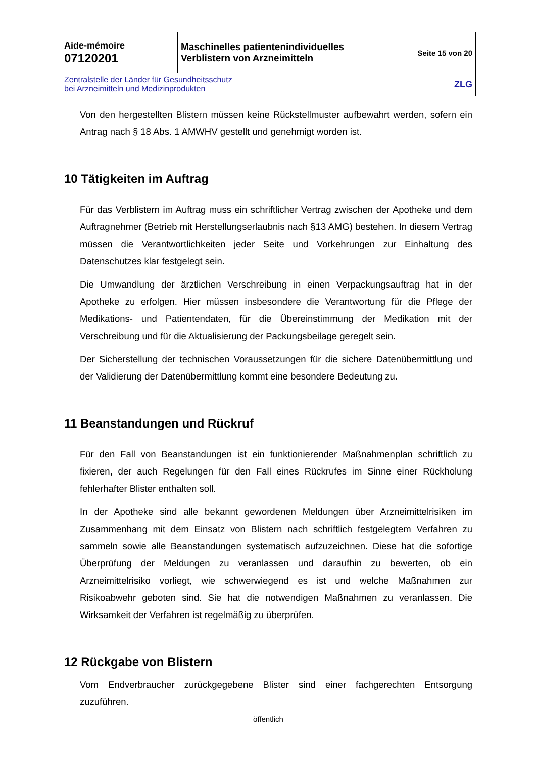| Aide-mémoire 07120201 | Maschinelles patientenindividuelles Verblistern von Arzneimitteln | Seite 15 von 20 |
| Zentralstelle der Länder für Gesundheitsschutz bei Arzneimitteln und Medizinprodukten | | ZLG |
Von den hergestellten Blistern müssen keine Rückstellmuster aufbewahrt werden, sofern ein Antrag nach § 18 Abs. 1 AMWHV gestellt und genehmigt worden ist.
10 Tätigkeiten im Auftrag
Für das Verblistern im Auftrag muss ein schriftlicher Vertrag zwischen der Apotheke und dem Auftragnehmer (Betrieb mit Herstellungserlaubnis nach §13 AMG) bestehen. In diesem Vertrag müssen die Verantwortlichkeiten jeder Seite und Vorkehrungen zur Einhaltung des Datenschutzes klar festgelegt sein.
Die Umwandlung der ärztlichen Verschreibung in einen Verpackungsauftrag hat in der Apotheke zu erfolgen. Hier müssen insbesondere die Verantwortung für die Pflege der Medikations- und Patientendaten, für die Übereinstimmung der Medikation mit der Verschreibung und für die Aktualisierung der Packungsbeilage geregelt sein.
Der Sicherstellung der technischen Voraussetzungen für die sichere Datenübermittlung und der Validierung der Datenübermittlung kommt eine besondere Bedeutung zu.
11 Beanstandungen und Rückruf
Für den Fall von Beanstandungen ist ein funktionierender Maßnahmenplan schriftlich zu fixieren, der auch Regelungen für den Fall eines Rückrufes im Sinne einer Rückholung fehlerhafter Blister enthalten soll.
In der Apotheke sind alle bekannt gewordenen Meldungen über Arzneimittelrisiken im Zusammenhang mit dem Einsatz von Blistern nach schriftlich festgelegtem Verfahren zu sammeln sowie alle Beanstandungen systematisch aufzuzeichnen. Diese hat die sofortige Überprüfung der Meldungen zu veranlassen und daraufhin zu bewerten, ob ein Arzneimittelrisiko vorliegt, wie schwerwiegend es ist und welche Maßnahmen zur Risikoabwehr geboten sind. Sie hat die notwendigen Maßnahmen zu veranlassen. Die Wirksamkeit der Verfahren ist regelmäßig zu überprüfen.
12 Rückgabe von Blistern
Vom Endverbraucher zurückgegebene Blister sind einer fachgerechten Entsorgung zuzuführen.
öffentlich